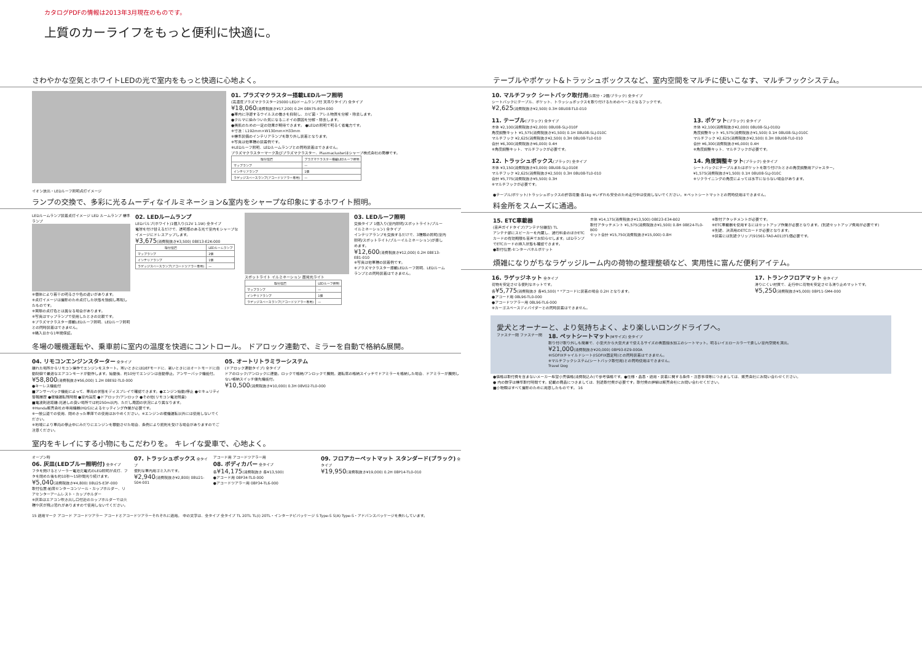カタログPDFの情報は2013年3月現在のものです。
上質のカーライフをもっと便利に快適に。
さわやかな空気とホワイトLEDの光で室内をもっと快適に心地よく。
01. プラズマクラスター搭載LEDルーフ照明
(高濃度プラズマクラスター25000 LEDドームランプ付 天吊りタイプ) 全タイプ
¥18,060(消費税抜き¥17,200) 0.2H 08R75-E0H-000
●車内に浮遊するウイルスの働きを抑制し、カビ菌・アレル物質を分解・除去します。
●クルマに染みついた気になるニオイの原因を分解・除去します。
●美肌のための一定の効果が期待できます。 ●LEDの照明で明るく省電力です。
※寸法：L192mm×W130mm×H33mm
※標準装備のインテリアランプを取り外し装着となります。
※写真は他車種の装着例です。
※LEDルーフ照明、LEDルームランプとの同時装着はできません。
プラズマクラスターマーク及びプラズマクラスター、Plasmaclusterはシャープ株式会社の商標です。
| 取付位置 | プラズマクラスター搭載LEDルーフ照明 |
| --- | --- |
| マップランプ | — |
| インテリアランプ | 1個 |
| ラゲッジスペースランプ(アコードツアラー専用) | — |
イオン放出・LEDルーフ照明点灯イメージ
ランプの交換で、多彩に光るムーディなイルミネーション&室内をシャープな印象にするホワイト照明。
LEDルームランプ装着点灯イメージ LED ルームランプ 標準ランプ
※個体により若干の明るさや色の違いがあります。
※点灯イメージは撮影のため点灯した状態を強調し再現したものです。
※実際の点灯色とは異なる場合があります。
※写真はマップランプで使用したときの比較です。
※プラズマクラスター搭載LEDルーフ照明、LEDルーフ照明との同時装着はできません。
※購入日から1年間保証。
02. LEDルームランプ
LEDバルブ(ホワイト)1個入り(12V 1.1W) 全タイプ
電球を付け替えるだけで、透明感のある光で室内をシャープなイメージにドレスアップします。
¥3,675(消費税抜き¥3,500) 08E13-E2K-000
| 取付位置 | LEDルームランプ |
| --- | --- |
| マップランプ | 2個 |
| インテリアランプ | 1個 |
| ラゲッジスペースランプ(アコードツアラー専用) | — |
スポットライト イルミネーション 面発光ライト
| 取付位置 | LEDルーフ照明 |
| --- | --- |
| マップランプ | — |
| インテリアランプ | 1個 |
| ラゲッジスペースランプ(アコードツアラー専用) | — |
03. LEDルーフ照明
交換タイプ 1個入り(室内照明/スポットライト/ブルーイルミネーション) 全タイプ
インテリアランプを交換するだけで、3種類の照明(室内照明/スポットライト/ブルーイルミネーション)が楽しめます。
¥12,600(消費税抜き¥12,000) 0.2H 08E13-E81-010
※写真は他車種の装着例です。
※プラズマクラスター搭載LEDルーフ照明、LEDルームランプとの同時装着はできません。
冬場の暖機運転や、乗車前に室内の温度を快適にコントロール。 ドアロック連動で、ミラーを自動で格納&展開。
04. リモコンエンジンスターター 全タイプ
離れた場所からリモコン操作でエンジンをスタート。寒いときにはDEFモードに、暑いときにはオートモードに自動制御で最適なエアコンモードが動作します。始動後、約10分でエンジンは自動停止。アンサーバック機能付。
¥58,800(消費税抜き¥56,000) 1.2H 08E92-TL0-000
●キーレス機能付
■アンサーバック機能によって、車両の状態をディスプレイで確認できます。●エンジン始動/停止 ●セキュリティ警報履歴 ●暖機運転残時間 ●室内温度 ●ドアロック/アンロック ●その他(リモコン電池残量)
■電波到達距離:見通しの良い場所では約250m以内、ただし周囲の状況により異なります。
※Honda販売会社の専用機器(HDS)によるセッティング作業が必要です。
※一般公道での使用、閉めきった車庫での使用はおやめください。※エンジンの暖機運転以外には使用しないでください。
※地域により車両の停止中にみだりにエンジンを稼動させた場合、条例により罰則を受ける場合がありますのでご注意ください。
05. オートリトラミラーシステム
(ドアロック連動タイプ) 全タイプ
ドアのロック/アンロックに連動。ロックで格納/アンロックで展開。運転席の格納スイッチでドアミラーを格納した場合、ドアミラーが展開しない格納スイッチ優先機能付。
¥10,500(消費税抜き¥10,000) 0.3H 08V02-TL0-000
室内をキレイにする小物にもこだわりを。 キレイな愛車で、心地よく。
オープン時
06. 灰皿(LEDブルー照明付) 全タイプ
フタを開けるとソーラー電池充電式のLED照明が点灯、フタを閉めた後も約10秒〜15秒間光り続けます。
¥5,040(消費税抜き¥4,800) 08U25-E3F-000
取付位置:前席センターコンソール・カップホルダー、リアセンターアームレスト・カップホルダー
※灰皿はエアコン吹き出し口付近のカップホルダーでは火種や灰が飛ぶ恐れがありますので使用しないでください。
07. トラッシュボックス 全タイプ
便利な車内用ゴミ入れです。
¥2,940(消費税抜き¥2,800) 08U21-S04-001
アコード用 アコードツアラー用
08. ボディカバー 全タイプ
各¥14,175(消費税抜き 各¥13,500)
●アコード用 08P34-TL0-000
●アコードツアラー用 08P34-TL6-000
09. フロアカーペットマット スタンダード(ブラック) 全タイプ
¥19,950(消費税抜き¥19,000) 0.2H 08P14-TL0-010
15 適用マーク アコード アコードツアラー アコードとアコードツアラーそれぞれに適用。 中の文字は、全タイプ 全タイプ TL 20TL TL(i) 20TL・インターナビパッケージ S Type-S S(A) Type-S・アドバンスパッケージを表わしています。
テーブルやポケット&トラッシュボックスなど、室内空間をマルチに使いこなす、マルチフックシステム。
10. マルチフック シートバック取付用(1席分・2個/ブラック) 全タイプ
シートバックにテーブル、ポケット、トラッシュボックスを取り付けるためのベースとなるフックです。
¥2,625(消費税抜き¥2,500) 0.3H 08U08-TL0-010
11. テーブル(ブラック) 全タイプ
本体 ¥2,100(消費税抜き¥2,000) 08U08-SLJ-010F
角度調整キット ¥1,575(消費税抜き¥1,500) 0.1H 08U08-SLJ-010C
マルチフック ¥2,625(消費税抜き¥2,500) 0.3H 08U08-TL0-010
合計 ¥6,300(消費税抜き¥6,000) 0.4H
※角度調整キット、マルチフックが必要です。
13. ポケット(ブラック) 全タイプ
本体 ¥2,100(消費税抜き¥2,000) 08U08-SLJ-010D
角度調整キット ¥1,575(消費税抜き¥1,500) 0.1H 08U08-SLJ-010C
マルチフック ¥2,625(消費税抜き¥2,500) 0.3H 08U08-TL0-010
合計 ¥6,300(消費税抜き¥6,000) 0.4H
※角度調整キット、マルチフックが必要です。
12. トラッシュボックス(ブラック) 全タイプ
本体 ¥3,150(消費税抜き¥3,000) 08U08-SLJ-010E
マルチフック ¥2,625(消費税抜き¥2,500) 0.3H 08U08-TL0-010
合計 ¥5,775(消費税抜き¥5,500) 0.3H
※マルチフックが必要です。
14. 角度調整キット(ブラック) 全タイプ
シートバックにテーブルまたはポケットを取り付けたときの角度調整用アジャスター。
¥1,575(消費税抜き¥1,500) 0.1H 08U08-SLJ-010C
※リクライニングの角度によっては水平にならない場合があります。
●テーブル/ポケット/トラッシュボックスの許容荷重:各1kg ※いずれも安全のため走行中は使用しないでください。※ペットシートマットとの同時使用はできません。
料金所をスムーズに通過。
15. ETC車載器
(音声ガイドタイプ/アンテナ分離型) TL
アンテナ部にスピーカーを内蔵し、通行料金のほかETCカードの有効期限も音声でお知らせします。LEDランプでETCカードの挿入状態も確認できます。
●取付位置:センターパネルポケット
本体 ¥14,175(消費税抜き¥13,500) 08E23-E34-B02
取付アタッチメント ¥1,575(消費税抜き¥1,500) 0.8H 08E24-TL0-B00
セット合計 ¥15,750(消費税抜き¥15,000) 0.8H
※取付アタッチメントが必要です。
※ETC車載器を使用するにはセットアップ作業が必要となります。(別途セットアップ費用が必要です)
※別途、決済用のETCカードが必要となります。
※装着には別途クリップ(91561-TA0-A01)が1個必要です。
煩雑になりがちなラゲッジルーム内の荷物の整理整頓など、実用性に富んだ便利アイテム。
16. ラゲッジネット 全タイプ
荷物を安定させる便利なネットです。
各¥5,775(消費税抜き 各¥5,500) * *アコードに装着の場合 0.2H となります。
●アコード用 08L96-TL0-000
●アコードツアラー用 08L96-TL6-000
※カーゴスペースディバイダーとの同時装着はできません。
17. トランクフロアマット 全タイプ
滑りにくい材質で、走行中に荷物を安定させる滑り止めマットです。
¥5,250(消費税抜き¥5,000) 08P11-SM4-000
愛犬とオーナーと、より気持ちよく、より楽しいロングドライブへ。
ファスナー閉 ファスナー開
18. ペットシートマット(Mサイズ) 全タイプ
取り付け取り外しも簡単で、小型犬から大型犬まで使えるサイズの表面撥水加工のシートマット。明るいイエローカラーで楽しい室内空間を演出。
¥21,000(消費税抜き¥20,000) 08P93-EZ9-000A
※ISOFIXチャイルドシート(ISOFIX固定時)との同時装着はできません。
※マルチフックシステム(シートバック取付用)との同時使用はできません。
Travel Dog
●価格は取付費を含まないメーカー希望小売価格(消費税込み)で参考価格です。●仕様・品番・適用・装着に関する条件・注意事項等につきましては、販売会社にお問い合わせください。
● 内の数字は標準取付時間です。記載の商品につきましては、別途取付費が必要です。取付費の詳細は販売会社にお問い合わせください。
■小物類はすべて撮影のために用意したものです。 16